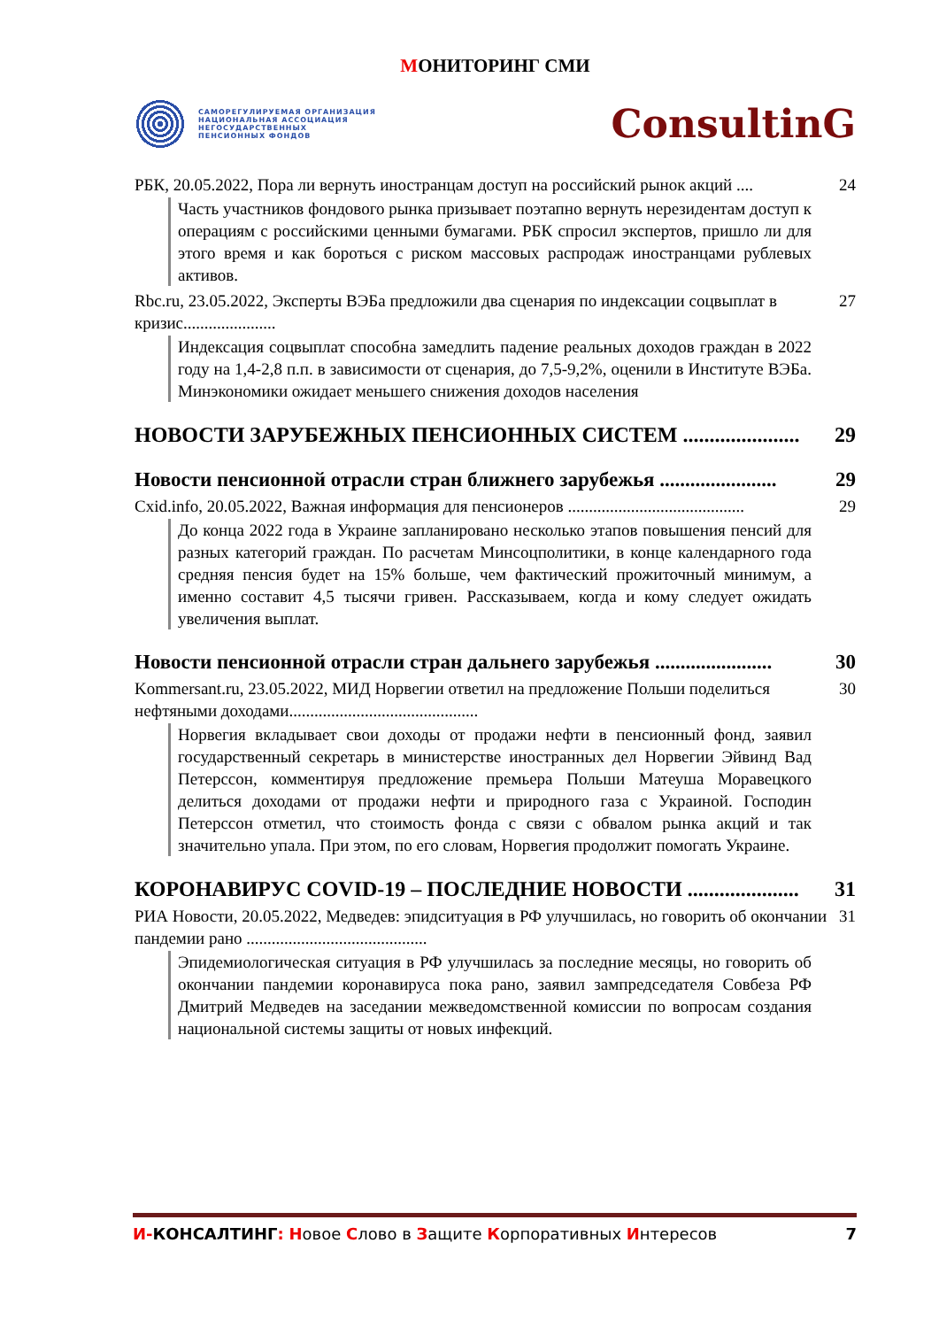МОНИТОРИНГ СМИ
САМОРЕГУЛИРУЕМАЯ ОРГАНИЗАЦИЯ
НАЦИОНАЛЬНАЯ АССОЦИАЦИЯ
НЕГОСУДАРСТВЕННЫХ
ПЕНСИОННЫХ ФОНДОВ
ConsultinG
РБК, 20.05.2022, Пора ли вернуть иностранцам доступ на российский рынок акций .... 24
Часть участников фондового рынка призывает поэтапно вернуть нерезидентам доступ к операциям с российскими ценными бумагами. РБК спросил экспертов, пришло ли для этого время и как бороться с риском массовых распродаж иностранцами рублевых активов.
Rbc.ru, 23.05.2022, Эксперты ВЭБа предложили два сценария по индексации соцвыплат в кризис...................... 27
Индексация соцвыплат способна замедлить падение реальных доходов граждан в 2022 году на 1,4-2,8 п.п. в зависимости от сценария, до 7,5-9,2%, оценили в Институте ВЭБа. Минэкономики ожидает меньшего снижения доходов населения
НОВОСТИ ЗАРУБЕЖНЫХ ПЕНСИОННЫХ СИСТЕМ ...................... 29
Новости пенсионной отрасли стран ближнего зарубежья ....................... 29
Cxid.info, 20.05.2022, Важная информация для пенсионеров .......................................... 29
До конца 2022 года в Украине запланировано несколько этапов повышения пенсий для разных категорий граждан. По расчетам Минсоцполитики, в конце календарного года средняя пенсия будет на 15% больше, чем фактический прожиточный минимум, а именно составит 4,5 тысячи гривен. Рассказываем, когда и кому следует ожидать увеличения выплат.
Новости пенсионной отрасли стран дальнего зарубежья ....................... 30
Kommersant.ru, 23.05.2022, МИД Норвегии ответил на предложение Польши поделиться нефтяными доходами............................................. 30
Норвегия вкладывает свои доходы от продажи нефти в пенсионный фонд, заявил государственный секретарь в министерстве иностранных дел Норвегии Эйвинд Вад Петерссон, комментируя предложение премьера Польши Матеуша Моравецкого делиться доходами от продажи нефти и природного газа с Украиной. Господин Петерссон отметил, что стоимость фонда с связи с обвалом рынка акций и так значительно упала. При этом, по его словам, Норвегия продолжит помогать Украине.
КОРОНАВИРУС COVID-19 – ПОСЛЕДНИЕ НОВОСТИ ..................... 31
РИА Новости, 20.05.2022, Медведев: эпидситуация в РФ улучшилась, но говорить об окончании пандемии рано ........................................... 31
Эпидемиологическая ситуация в РФ улучшилась за последние месяцы, но говорить об окончании пандемии коронавируса пока рано, заявил зампредседателя Совбеза РФ Дмитрий Медведев на заседании межведомственной комиссии по вопросам создания национальной системы защиты от новых инфекций.
И-КОНСАЛТИНГ: Новое Слово в Защите Корпоративных Интересов 7